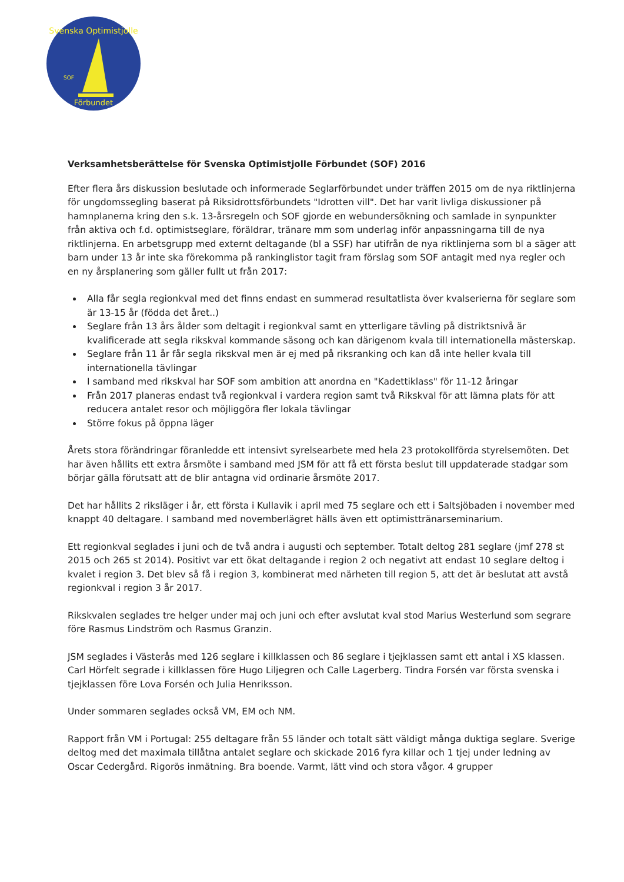Svenska Optimistjolle
Förbundet
SOF
Verksamhetsberättelse för Svenska Optimistjolle Förbundet (SOF) 2016
Efter flera års diskussion beslutade och informerade Seglarförbundet under träffen 2015 om de nya riktlinjerna för ungdomssegling baserat på Riksidrottsförbundets "Idrotten vill". Det har varit livliga diskussioner på hamnplanerna kring den s.k. 13-årsregeln och SOF gjorde en webundersökning och samlade in synpunkter från aktiva och f.d. optimistseglare, föräldrar, tränare mm som underlag inför anpassningarna till de nya riktlinjerna. En arbetsgrupp med externt deltagande (bl a SSF) har utifrån de nya riktlinjerna som bl a säger att barn under 13 år inte ska förekomma på rankinglistor tagit fram förslag som SOF antagit med nya regler och en ny årsplanering som gäller fullt ut från 2017:
Alla får segla regionkval med det finns endast en summerad resultatlista över kvalserierna för seglare som är 13-15 år (födda det året..)
Seglare från 13 års ålder som deltagit i regionkval samt en ytterligare tävling på distriktsnivå är kvalificerade att segla rikskval kommande säsong och kan därigenom kvala till internationella mästerskap.
Seglare från 11 år får segla rikskval men är ej med på riksranking och kan då inte heller kvala till internationella tävlingar
I samband med rikskval har SOF som ambition att anordna en "Kadettiklass" för 11-12 åringar
Från 2017 planeras endast två regionkval i vardera region samt två Rikskval för att lämna plats för att reducera antalet resor och möjliggöra fler lokala tävlingar
Större fokus på öppna läger
Årets stora förändringar föranledde ett intensivt syrelsearbete med hela 23 protokollförda styrelsemöten. Det har även hållits ett extra årsmöte i samband med JSM för att få ett första beslut till uppdaterade stadgar som börjar gälla förutsatt att de blir antagna vid ordinarie årsmöte 2017.
Det har hållits 2 riksläger i år, ett första i Kullavik i april med 75 seglare och ett i Saltsjöbaden i november med knappt 40 deltagare. I samband med novemberlägret hälls även ett optimisttränarseminarium.
Ett regionkval seglades i juni och de två andra i augusti och september. Totalt deltog 281 seglare (jmf 278 st 2015 och 265 st 2014). Positivt var ett ökat deltagande i region 2 och negativt att endast 10 seglare deltog i kvalet i region 3. Det blev så få i region 3, kombinerat med närheten till region 5, att det är beslutat att avstå regionkval i region 3 år 2017.
Rikskvalen seglades tre helger under maj och juni och efter avslutat kval stod Marius Westerlund som segrare före Rasmus Lindström och Rasmus Granzin.
JSM seglades i Västerås med 126 seglare i killklassen och 86 seglare i tjejklassen samt ett antal i XS klassen. Carl Hörfelt segrade i killklassen före Hugo Liljegren och Calle Lagerberg. Tindra Forsén var första svenska i tjejklassen före Lova Forsén och Julia Henriksson.
Under sommaren seglades också VM, EM och NM.
Rapport från VM i Portugal: 255 deltagare från 55 länder och totalt sätt väldigt många duktiga seglare. Sverige deltog med det maximala tillåtna antalet seglare och skickade 2016 fyra killar och 1 tjej under ledning av Oscar Cedergård. Rigorös inmätning. Bra boende. Varmt, lätt vind och stora vågor. 4 grupper